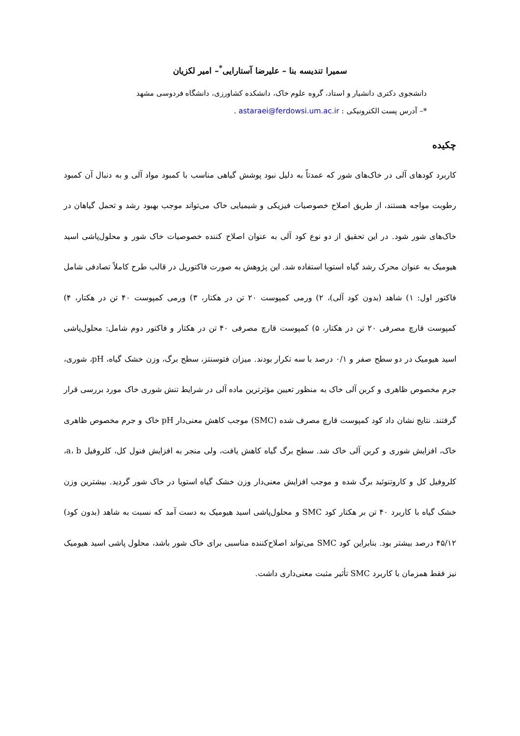سمیرا تندیسه بنا – علیرضا آستارایی<sup>*</sup>– امیر لکزیان
دانشجوی دکتری دانشیار و استاد، گروه علوم خاک، دانشکده کشاورزی، دانشگاه فردوسی مشهد
*– آدرس پست الکترونیکی : astaraei@ferdowsi.um.ac.ir .
چکیده
کاربرد کودهای آلی در خاک‌های شور که عمدتاً به دلیل نبود پوشش گیاهی مناسب با کمبود مواد آلی و به دنبال آن کمبود رطوبت مواجه هستند، از طریق اصلاح خصوصیات فیزیکی و شیمیایی خاک می‌تواند موجب بهبود رشد و تحمل گیاهان در خاک‌های شور شود. در این تحقیق از دو نوع کود آلی به عنوان اصلاح کننده خصوصیات خاک شور و محلول‌پاشی اسید هیومیک به عنوان محرک رشد گیاه استویا استفاده شد. این پژوهش به صورت فاکتوریل در قالب طرح کاملاً تصادفی شامل فاکتور اول: ۱) شاهد (بدون کود آلی)، ۲) ورمی کمپوست ۲۰ تن در هکتار، ۳) ورمی کمپوست ۴۰ تن در هکتار، ۴) کمپوست قارچ مصرفی ۲۰ تن در هکتار، ۵) کمپوست قارچ مصرفی ۴۰ تن در هکتار و فاکتور دوم شامل: محلول‌پاشی اسید هیومیک در دو سطح صفر و ۰/۱ درصد با سه تکرار بودند. میزان فتوسنتز، سطح برگ، وزن خشک گیاه، pH، شوری، جرم مخصوص ظاهری و کربن آلی خاک به منظور تعیین مؤثرترین ماده آلی در شرایط تنش شوری خاک مورد بررسی قرار گرفتند. نتایج نشان داد کود کمپوست قارچ مصرف شده (SMC) موجب کاهش معنی‌دار pH خاک و جرم مخصوص ظاهری خاک، افزایش شوری و کربن آلی خاک شد. سطح برگ گیاه کاهش یافت، ولی منجر به افزایش فنول کل، کلروفیل a، b، کلروفیل کل و کاروتنوئید برگ شده و موجب افزایش معنی‌دار وزن خشک گیاه استویا در خاک شور گردید. بیشترین وزن خشک گیاه با کاربرد ۴۰ تن بر هکتار کود SMC و محلول‌پاشی اسید هیومیک به دست آمد که نسبت به شاهد (بدون کود) ۴۵/۱۲ درصد بیشتر بود. بنابراین کود SMC می‌تواند اصلاح‌کننده مناسبی برای خاک شور باشد، محلول پاشی اسید هیومیک نیز فقط همزمان با کاربرد SMC تأثیر مثبت معنی‌داری داشت.